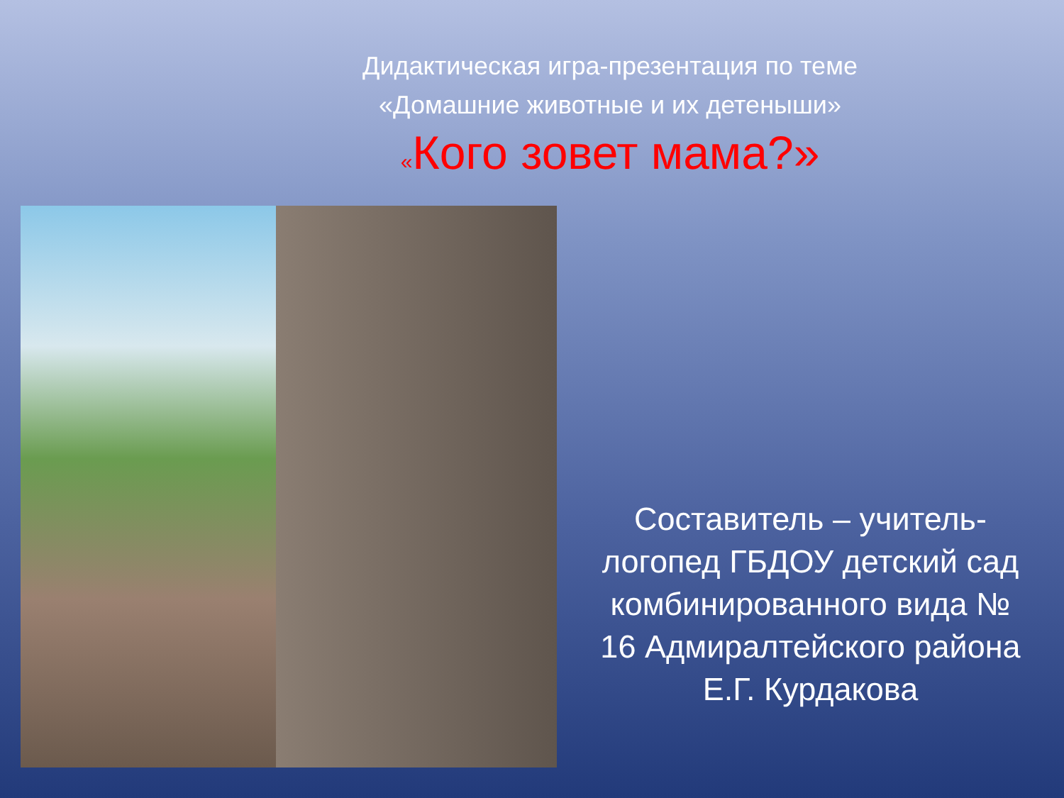Дидактическая игра-презентация по теме
«Домашние животные и их детеныши»
«Кого зовет мама?»
Составитель – учитель-
логопед ГБДОУ детский сад
комбинированного вида №
16 Адмиралтейского района
Е.Г. Курдакова